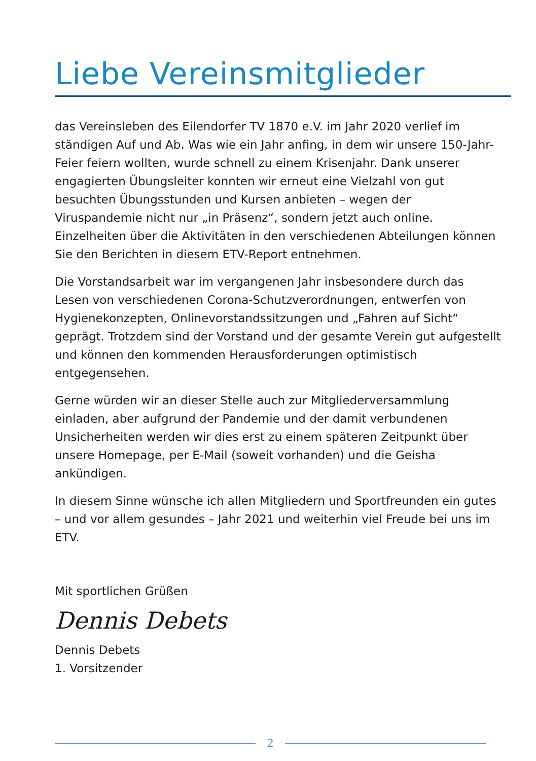Liebe Vereinsmitglieder
das Vereinsleben des Eilendorfer TV 1870 e.V. im Jahr 2020 verlief im ständigen Auf und Ab. Was wie ein Jahr anfing, in dem wir unsere 150-Jahr-Feier feiern wollten, wurde schnell zu einem Krisenjahr. Dank unserer engagierten Übungsleiter konnten wir erneut eine Vielzahl von gut besuchten Übungsstunden und Kursen anbieten – wegen der Viruspandemie nicht nur „in Präsenz“, sondern jetzt auch online. Einzelheiten über die Aktivitäten in den verschiedenen Abteilungen können Sie den Berichten in diesem ETV-Report entnehmen.
Die Vorstandsarbeit war im vergangenen Jahr insbesondere durch das Lesen von verschiedenen Corona-Schutzverordnungen, entwerfen von Hygienekonzepten, Onlinevorstandssitzungen und „Fahren auf Sicht“ geprägt. Trotzdem sind der Vorstand und der gesamte Verein gut aufgestellt und können den kommenden Herausforderungen optimistisch entgegensehen.
Gerne würden wir an dieser Stelle auch zur Mitgliederversammlung einladen, aber aufgrund der Pandemie und der damit verbundenen Unsicherheiten werden wir dies erst zu einem späteren Zeitpunkt über unsere Homepage, per E-Mail (soweit vorhanden) und die Geisha ankündigen.
In diesem Sinne wünsche ich allen Mitgliedern und Sportfreunden ein gutes – und vor allem gesundes – Jahr 2021 und weiterhin viel Freude bei uns im ETV.
Mit sportlichen Grüßen
Dennis Debets
Dennis Debets
1. Vorsitzender
2